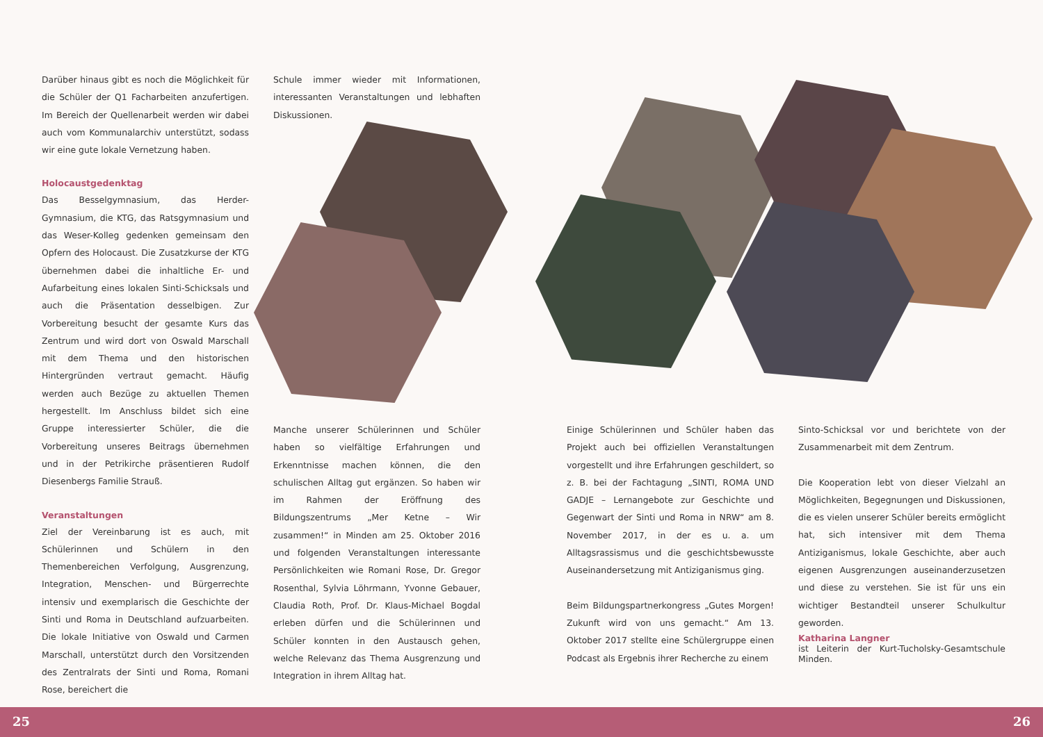Darüber hinaus gibt es noch die Möglichkeit für die Schüler der Q1 Facharbeiten anzufertigen. Im Bereich der Quellenarbeit werden wir dabei auch vom Kommunalarchiv unterstützt, sodass wir eine gute lokale Vernetzung haben.
Holocaustgedenktag
Das Besselgymnasium, das Herder-Gymnasium, die KTG, das Ratsgymnasium und das Weser-Kolleg gedenken gemeinsam den Opfern des Holocaust. Die Zusatzkurse der KTG übernehmen dabei die inhaltliche Er- und Aufarbeitung eines lokalen Sinti-Schicksals und auch die Präsentation desselbigen. Zur Vorbereitung besucht der gesamte Kurs das Zentrum und wird dort von Oswald Marschall mit dem Thema und den historischen Hintergründen vertraut gemacht. Häufig werden auch Bezüge zu aktuellen Themen hergestellt. Im Anschluss bildet sich eine Gruppe interessierter Schüler, die die Vorbereitung unseres Beitrags übernehmen und in der Petrikirche präsentieren Rudolf Diesenbergs Familie Strauß.
Veranstaltungen
Ziel der Vereinbarung ist es auch, mit Schülerinnen und Schülern in den Themenbereichen Verfolgung, Ausgrenzung, Integration, Menschen- und Bürgerrechte intensiv und exemplarisch die Geschichte der Sinti und Roma in Deutschland aufzuarbeiten. Die lokale Initiative von Oswald und Carmen Marschall, unterstützt durch den Vorsitzenden des Zentralrats der Sinti und Roma, Romani Rose, bereichert die
Schule immer wieder mit Informationen, interessanten Veranstaltungen und lebhaften Diskussionen.
Manche unserer Schülerinnen und Schüler haben so vielfältige Erfahrungen und Erkenntnisse machen können, die den schulischen Alltag gut ergänzen. So haben wir im Rahmen der Eröffnung des Bildungszentrums „Mer Ketne – Wir zusammen!“ in Minden am 25. Oktober 2016 und folgenden Veranstaltungen interessante Persönlichkeiten wie Romani Rose, Dr. Gregor Rosenthal, Sylvia Löhrmann, Yvonne Gebauer, Claudia Roth, Prof. Dr. Klaus-Michael Bogdal erleben dürfen und die Schülerinnen und Schüler konnten in den Austausch gehen, welche Relevanz das Thema Ausgrenzung und Integration in ihrem Alltag hat.
Einige Schülerinnen und Schüler haben das Projekt auch bei offiziellen Veranstaltungen vorgestellt und ihre Erfahrungen geschildert, so z. B. bei der Fachtagung „SINTI, ROMA UND GADJE – Lernangebote zur Geschichte und Gegenwart der Sinti und Roma in NRW“ am 8. November 2017, in der es u. a. um Alltagsrassismus und die geschichtsbewusste Auseinandersetzung mit Antiziganismus ging.
Beim Bildungspartnerkongress „Gutes Morgen! Zukunft wird von uns gemacht.“ Am 13. Oktober 2017 stellte eine Schülergruppe einen Podcast als Ergebnis ihrer Recherche zu einem
Sinto-Schicksal vor und berichtete von der Zusammenarbeit mit dem Zentrum.
Die Kooperation lebt von dieser Vielzahl an Möglichkeiten, Begegnungen und Diskussionen, die es vielen unserer Schüler bereits ermöglicht hat, sich intensiver mit dem Thema Antiziganismus, lokale Geschichte, aber auch eigenen Ausgrenzungen auseinanderzusetzen und diese zu verstehen. Sie ist für uns ein wichtiger Bestandteil unserer Schulkultur geworden.
Katharina Langner
ist Leiterin der Kurt-Tucholsky-Gesamtschule Minden.
25 26